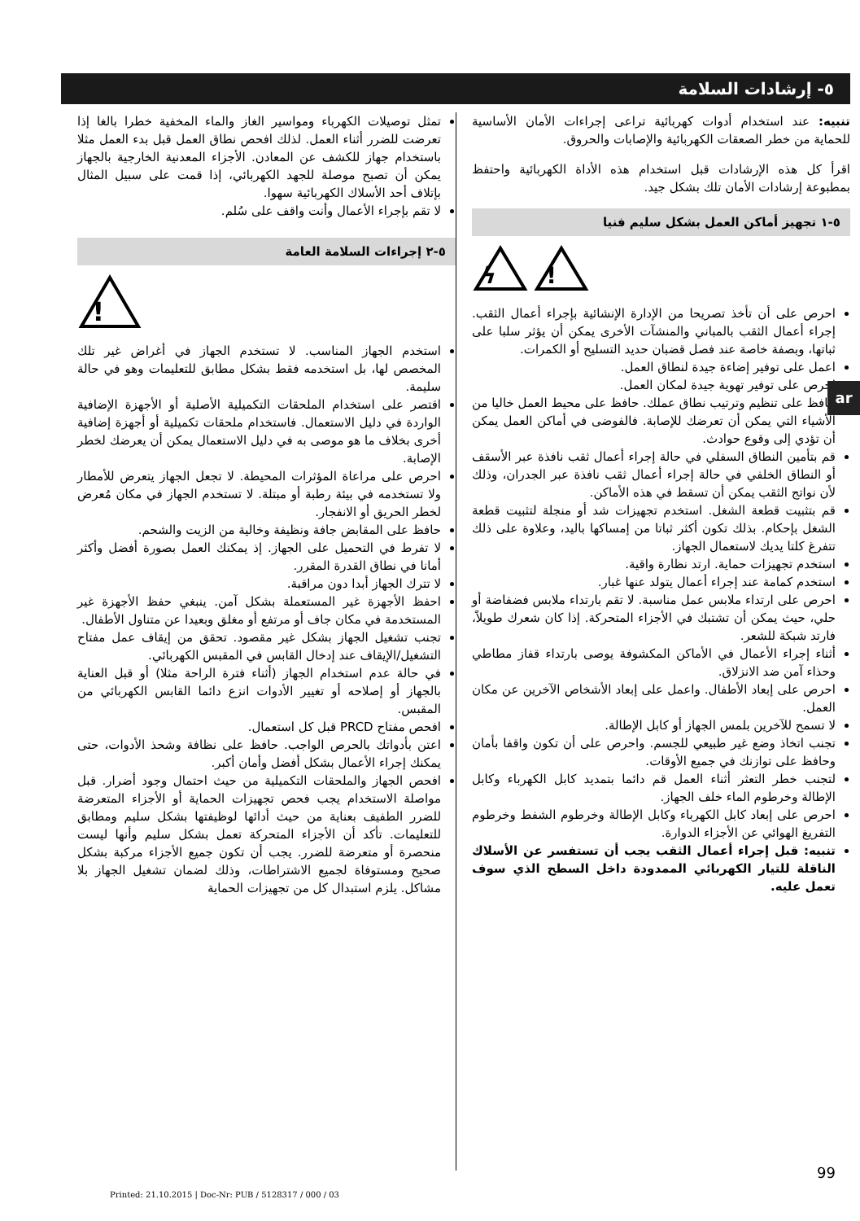٥- إرشادات السلامة
تنبيه: عند استخدام أدوات كهربائية تراعى إجراءات الأمان الأساسية للحماية من خطر الصعقات الكهربائية والإصابات والحروق.
اقرأ كل هذه الإرشادات قبل استخدام هذه الأداة الكهربائية واحتفظ بمطبوعة إرشادات الأمان تلك بشكل جيد.
٥-١ تجهيز أماكن العمل بشكل سليم فنيا
ϟ
!
احرص على أن تأخذ تصريحا من الإدارة الإنشائية بإجراء أعمال الثقب. إجراء أعمال الثقب بالمباني والمنشآت الأخرى يمكن أن يؤثر سلبا على ثباتها، وبصفة خاصة عند فصل قضبان حديد التسليح أو الكمرات.
اعمل على توفير إضاءة جيدة لنطاق العمل.
احرص على توفير تهوية جيدة لمكان العمل.
حافظ على تنظيم وترتيب نطاق عملك. حافظ على محيط العمل خاليا من الأشياء التي يمكن أن تعرضك للإصابة. فالفوضى في أماكن العمل يمكن أن تؤدي إلى وقوع حوادث.
قم بتأمين النطاق السفلي في حالة إجراء أعمال ثقب نافذة عبر الأسقف أو النطاق الخلفي في حالة إجراء أعمال ثقب نافذة عبر الجدران، وذلك لأن نواتج الثقب يمكن أن تسقط في هذه الأماكن.
قم بتثبيت قطعة الشغل. استخدم تجهيزات شد أو منجلة لتثبيت قطعة الشغل بإحكام. بذلك تكون أكثر ثباتا من إمساكها باليد، وعلاوة على ذلك تتفرغ كلتا يديك لاستعمال الجهاز.
استخدم تجهيزات حماية. ارتد نظارة واقية.
استخدم كمامة عند إجراء أعمال يتولد عنها غبار.
احرص على ارتداء ملابس عمل مناسبة. لا تقم بارتداء ملابس فضفاضة أو حلي، حيث يمكن أن تشتبك في الأجزاء المتحركة. إذا كان شعرك طويلاً، فارتد شبكة للشعر.
أثناء إجراء الأعمال في الأماكن المكشوفة يوصى بارتداء قفاز مطاطي وحذاء آمن ضد الانزلاق.
احرص على إبعاد الأطفال. واعمل على إبعاد الأشخاص الآخرين عن مكان العمل.
لا تسمح للآخرين بلمس الجهاز أو كابل الإطالة.
تجنب اتخاذ وضع غير طبيعي للجسم. واحرص على أن تكون واقفا بأمان وحافظ على توازنك في جميع الأوقات.
لتجنب خطر التعثر أثناء العمل قم دائما بتمديد كابل الكهرباء وكابل الإطالة وخرطوم الماء خلف الجهاز.
احرص على إبعاد كابل الكهرباء وكابل الإطالة وخرطوم الشفط وخرطوم التفريغ الهوائي عن الأجزاء الدوارة.
تنبيه: قبل إجراء أعمال الثقب يجب أن تستفسر عن الأسلاك الناقلة للتيار الكهربائي الممدودة داخل السطح الذي سوف تعمل عليه.
تمثل توصيلات الكهرباء ومواسير الغاز والماء المخفية خطرا بالغا إذا تعرضت للضرر أثناء العمل. لذلك افحص نطاق العمل قبل بدء العمل مثلا باستخدام جهاز للكشف عن المعادن. الأجزاء المعدنية الخارجية بالجهاز يمكن أن تصبح موصلة للجهد الكهربائي، إذا قمت على سبيل المثال بإتلاف أحد الأسلاك الكهربائية سهوا.
لا تقم بإجراء الأعمال وأنت واقف على سُلم.
٥-٢ إجراءات السلامة العامة
!
استخدم الجهاز المناسب. لا تستخدم الجهاز في أغراض غير تلك المخصص لها، بل استخدمه فقط بشكل مطابق للتعليمات وهو في حالة سليمة.
اقتصر على استخدام الملحقات التكميلية الأصلية أو الأجهزة الإضافية الواردة في دليل الاستعمال. فاستخدام ملحقات تكميلية أو أجهزة إضافية أخرى بخلاف ما هو موصى به في دليل الاستعمال يمكن أن يعرضك لخطر الإصابة.
احرص على مراعاة المؤثرات المحيطة. لا تجعل الجهاز يتعرض للأمطار ولا تستخدمه في بيئة رطبة أو مبتلة. لا تستخدم الجهاز في مكان مُعرض لخطر الحريق أو الانفجار.
حافظ على المقابض جافة ونظيفة وخالية من الزيت والشحم.
لا تفرط في التحميل على الجهاز. إذ يمكنك العمل بصورة أفضل وأكثر أمانا في نطاق القدرة المقرر.
لا تترك الجهاز أبدا دون مراقبة.
احفظ الأجهزة غير المستعملة بشكل آمن. ينبغي حفظ الأجهزة غير المستخدمة في مكان جاف أو مرتفع أو مغلق وبعيدا عن متناول الأطفال.
تجنب تشغيل الجهاز بشكل غير مقصود. تحقق من إيقاف عمل مفتاح التشغيل/الإيقاف عند إدخال القابس في المقبس الكهربائي.
في حالة عدم استخدام الجهاز (أثناء فترة الراحة مثلا) أو قبل العناية بالجهاز أو إصلاحه أو تغيير الأدوات انزع دائما القابس الكهربائي من المقبس.
افحص مفتاح PRCD قبل كل استعمال.
اعتن بأدواتك بالحرص الواجب. حافظ على نظافة وشحذ الأدوات، حتى يمكنك إجراء الأعمال بشكل أفضل وأمان أكبر.
افحص الجهاز والملحقات التكميلية من حيث احتمال وجود أضرار. قبل مواصلة الاستخدام يجب فحص تجهيزات الحماية أو الأجزاء المتعرضة للضرر الطفيف بعناية من حيث أدائها لوظيفتها بشكل سليم ومطابق للتعليمات. تأكد أن الأجزاء المتحركة تعمل بشكل سليم وأنها ليست منحصرة أو متعرضة للضرر. يجب أن تكون جميع الأجزاء مركبة بشكل صحيح ومستوفاة لجميع الاشتراطات، وذلك لضمان تشغيل الجهاز بلا مشاكل. يلزم استبدال كل من تجهيزات الحماية
ar
99
Printed: 21.10.2015 | Doc-Nr: PUB / 5128317 / 000 / 03